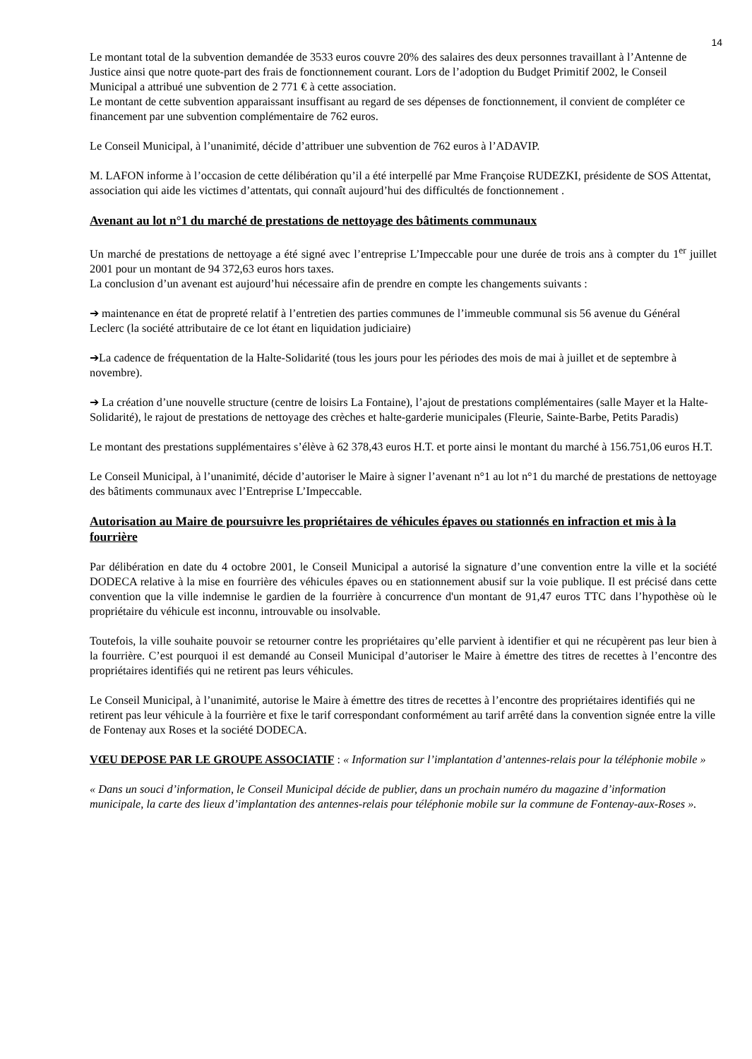14
Le montant total de la subvention demandée de 3533 euros couvre 20% des salaires des deux personnes travaillant à l’Antenne de Justice ainsi que notre quote-part des frais de fonctionnement courant. Lors de l’adoption du Budget Primitif 2002, le Conseil Municipal a attribué une subvention de 2 771 € à cette association.
Le montant de cette subvention apparaissant insuffisant au regard de ses dépenses de fonctionnement, il convient de compléter ce financement par une subvention complémentaire de 762 euros.
Le Conseil Municipal, à l’unanimité, décide d’attribuer une subvention de 762 euros à l’ADAVIP.
M. LAFON informe à l’occasion de cette délibération qu’il a été interpellé par Mme Françoise RUDEZKI, présidente de SOS Attentat, association qui aide les victimes d’attentats, qui connaît aujourd’hui des difficultés de fonctionnement .
Avenant au lot n°1 du marché de prestations de nettoyage des bâtiments communaux
Un marché de prestations de nettoyage a été signé avec l’entreprise L’Impeccable pour une durée de trois ans à compter du 1<sup>er</sup> juillet 2001 pour un montant de 94 372,63 euros hors taxes.
La conclusion d’un avenant est aujourd’hui nécessaire afin de prendre en compte les changements suivants :
➔ maintenance en état de propreté relatif à l’entretien des parties communes de l’immeuble communal sis 56 avenue du Général Leclerc (la société attributaire de ce lot étant en liquidation judiciaire)
➔La cadence de fréquentation de la Halte-Solidarité (tous les jours pour les périodes des mois de mai à juillet et de septembre à novembre).
➔ La création d’une nouvelle structure (centre de loisirs La Fontaine), l’ajout de prestations complémentaires (salle Mayer et la Halte-Solidarité), le rajout de prestations de nettoyage des crèches et halte-garderie municipales (Fleurie, Sainte-Barbe, Petits Paradis)
Le montant des prestations supplémentaires s’élève à 62 378,43 euros H.T. et porte ainsi le montant du marché à 156.751,06 euros H.T.
Le Conseil Municipal, à l’unanimité, décide d’autoriser le Maire à signer l’avenant n°1 au lot n°1 du marché de prestations de nettoyage des bâtiments communaux avec l’Entreprise L’Impeccable.
Autorisation au Maire de poursuivre les propriétaires de véhicules épaves ou stationnés en infraction et mis à la fourrière
Par délibération en date du 4 octobre 2001, le Conseil Municipal a autorisé la signature d’une convention entre la ville et la société DODECA relative à la mise en fourrière des véhicules épaves ou en stationnement abusif sur la voie publique. Il est précisé dans cette convention que la ville indemnise le gardien de la fourrière à concurrence d'un montant de 91,47 euros TTC dans l’hypothèse où le propriétaire du véhicule est inconnu, introuvable ou insolvable.
Toutefois, la ville souhaite pouvoir se retourner contre les propriétaires qu’elle parvient à identifier et qui ne récupèrent pas leur bien à la fourrière. C’est pourquoi il est demandé au Conseil Municipal d’autoriser le Maire à émettre des titres de recettes à l’encontre des propriétaires identifiés qui ne retirent pas leurs véhicules.
Le Conseil Municipal, à l’unanimité, autorise le Maire à émettre des titres de recettes à l’encontre des propriétaires identifiés qui ne retirent pas leur véhicule à la fourrière et fixe le tarif correspondant conformément au tarif arrêté dans la convention signée entre la ville de Fontenay aux Roses et la société DODECA.
VŒU DEPOSE PAR LE GROUPE ASSOCIATIF : « Information sur l’implantation d’antennes-relais pour la téléphonie mobile »
« Dans un souci d’information, le Conseil Municipal décide de publier, dans un prochain numéro du magazine d’information municipale, la carte des lieux d’implantation des antennes-relais pour téléphonie mobile sur la commune de Fontenay-aux-Roses ».